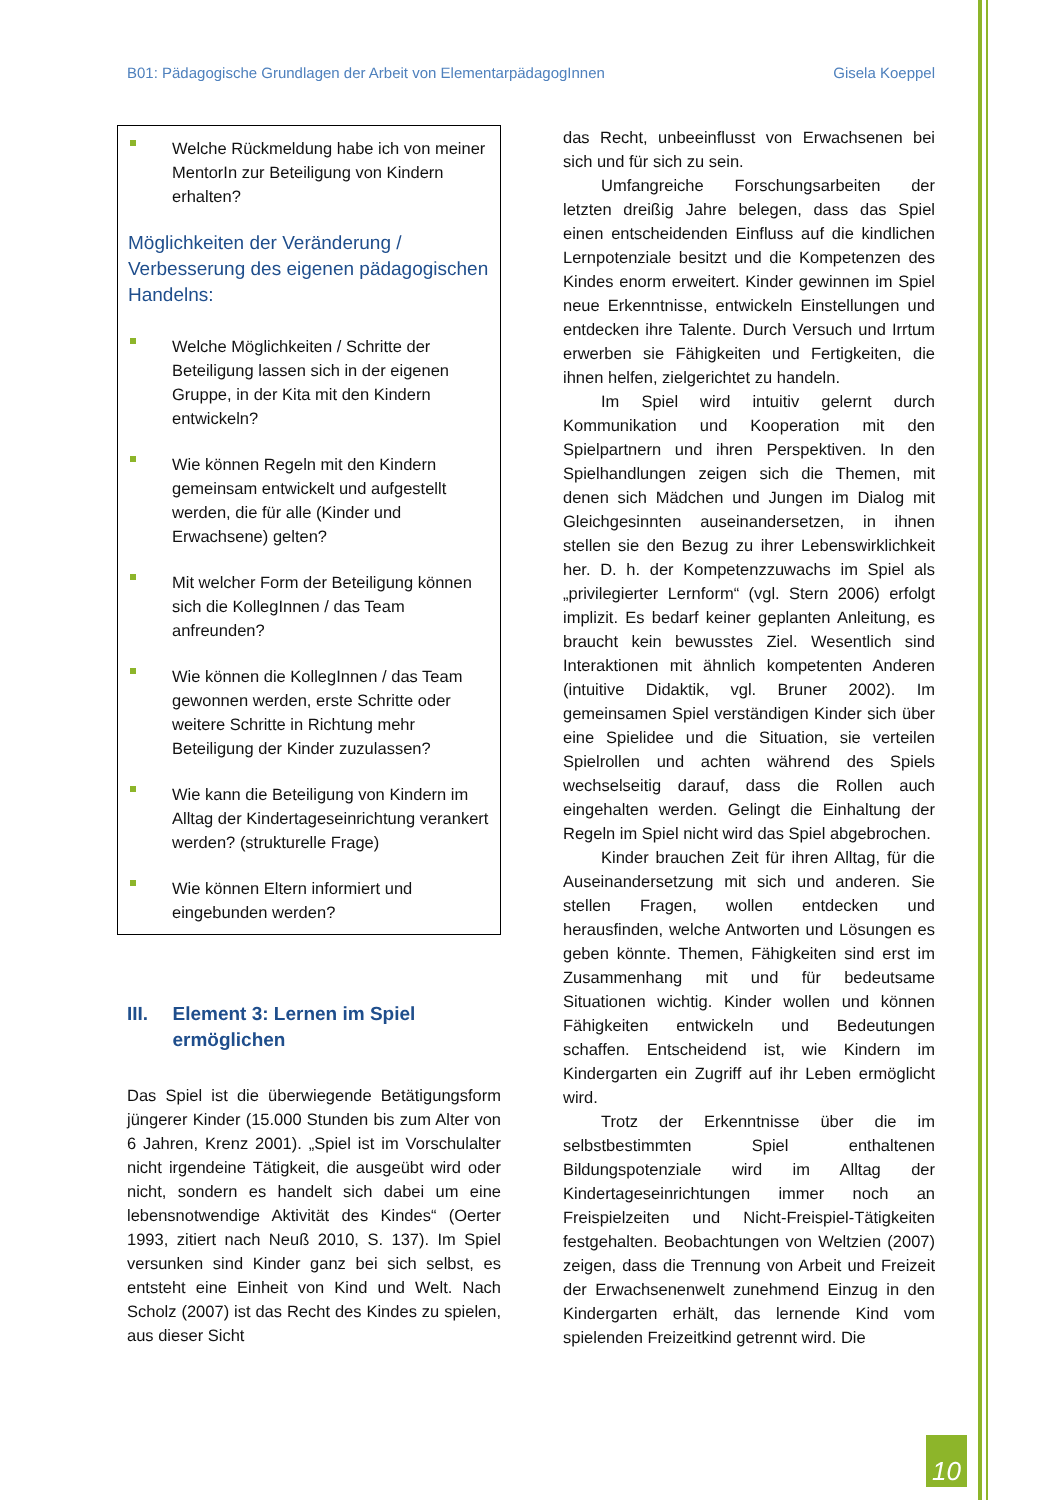B01: Pädagogische Grundlagen der Arbeit von ElementarpädagogInnen Gisela Koeppel
Welche Rückmeldung habe ich von meiner MentorIn zur Beteiligung von Kindern erhalten?
Möglichkeiten der Veränderung / Verbesserung des eigenen pädagogischen Handelns:
Welche Möglichkeiten / Schritte der Beteiligung lassen sich in der eigenen Gruppe, in der Kita mit den Kindern entwickeln?
Wie können Regeln mit den Kindern gemeinsam entwickelt und aufgestellt werden, die für alle (Kinder und Erwachsene) gelten?
Mit welcher Form der Beteiligung können sich die KollegInnen / das Team anfreunden?
Wie können die KollegInnen / das Team gewonnen werden, erste Schritte oder weitere Schritte in Richtung mehr Beteiligung der Kinder zuzulassen?
Wie kann die Beteiligung von Kindern im Alltag der Kindertageseinrichtung verankert werden? (strukturelle Frage)
Wie können Eltern informiert und eingebunden werden?
III. Element 3: Lernen im Spiel ermöglichen
Das Spiel ist die überwiegende Betätigungsform jüngerer Kinder (15.000 Stunden bis zum Alter von 6 Jahren, Krenz 2001). „Spiel ist im Vorschulalter nicht irgendeine Tätigkeit, die ausgeübt wird oder nicht, sondern es handelt sich dabei um eine lebensnotwendige Aktivität des Kindes“ (Oerter 1993, zitiert nach Neuß 2010, S. 137). Im Spiel versunken sind Kinder ganz bei sich selbst, es entsteht eine Einheit von Kind und Welt. Nach Scholz (2007) ist das Recht des Kindes zu spielen, aus dieser Sicht
das Recht, unbeeinflusst von Erwachsenen bei sich und für sich zu sein.
Umfangreiche Forschungsarbeiten der letzten dreißig Jahre belegen, dass das Spiel einen entscheidenden Einfluss auf die kindlichen Lernpotenziale besitzt und die Kompetenzen des Kindes enorm erweitert. Kinder gewinnen im Spiel neue Erkenntnisse, entwickeln Einstellungen und entdecken ihre Talente. Durch Versuch und Irrtum erwerben sie Fähigkeiten und Fertigkeiten, die ihnen helfen, zielgerichtet zu handeln.
Im Spiel wird intuitiv gelernt durch Kommunikation und Kooperation mit den Spielpartnern und ihren Perspektiven. In den Spielhandlungen zeigen sich die Themen, mit denen sich Mädchen und Jungen im Dialog mit Gleichgesinnten auseinandersetzen, in ihnen stellen sie den Bezug zu ihrer Lebenswirklichkeit her. D. h. der Kompetenzzuwachs im Spiel als „privilegierter Lernform“ (vgl. Stern 2006) erfolgt implizit. Es bedarf keiner geplanten Anleitung, es braucht kein bewusstes Ziel. Wesentlich sind Interaktionen mit ähnlich kompetenten Anderen (intuitive Didaktik, vgl. Bruner 2002). Im gemeinsamen Spiel verständigen Kinder sich über eine Spielidee und die Situation, sie verteilen Spielrollen und achten während des Spiels wechselseitig darauf, dass die Rollen auch eingehalten werden. Gelingt die Einhaltung der Regeln im Spiel nicht wird das Spiel abgebrochen.
Kinder brauchen Zeit für ihren Alltag, für die Auseinandersetzung mit sich und anderen. Sie stellen Fragen, wollen entdecken und herausfinden, welche Antworten und Lösungen es geben könnte. Themen, Fähigkeiten sind erst im Zusammenhang mit und für bedeutsame Situationen wichtig. Kinder wollen und können Fähigkeiten entwickeln und Bedeutungen schaffen. Entscheidend ist, wie Kindern im Kindergarten ein Zugriff auf ihr Leben ermöglicht wird.
Trotz der Erkenntnisse über die im selbstbestimmten Spiel enthaltenen Bildungspotenziale wird im Alltag der Kindertageseinrichtungen immer noch an Freispielzeiten und Nicht-Freispiel-Tätigkeiten festgehalten. Beobachtungen von Weltzien (2007) zeigen, dass die Trennung von Arbeit und Freizeit der Erwachsenenwelt zunehmend Einzug in den Kindergarten erhält, das lernende Kind vom spielenden Freizeitkind getrennt wird. Die
10